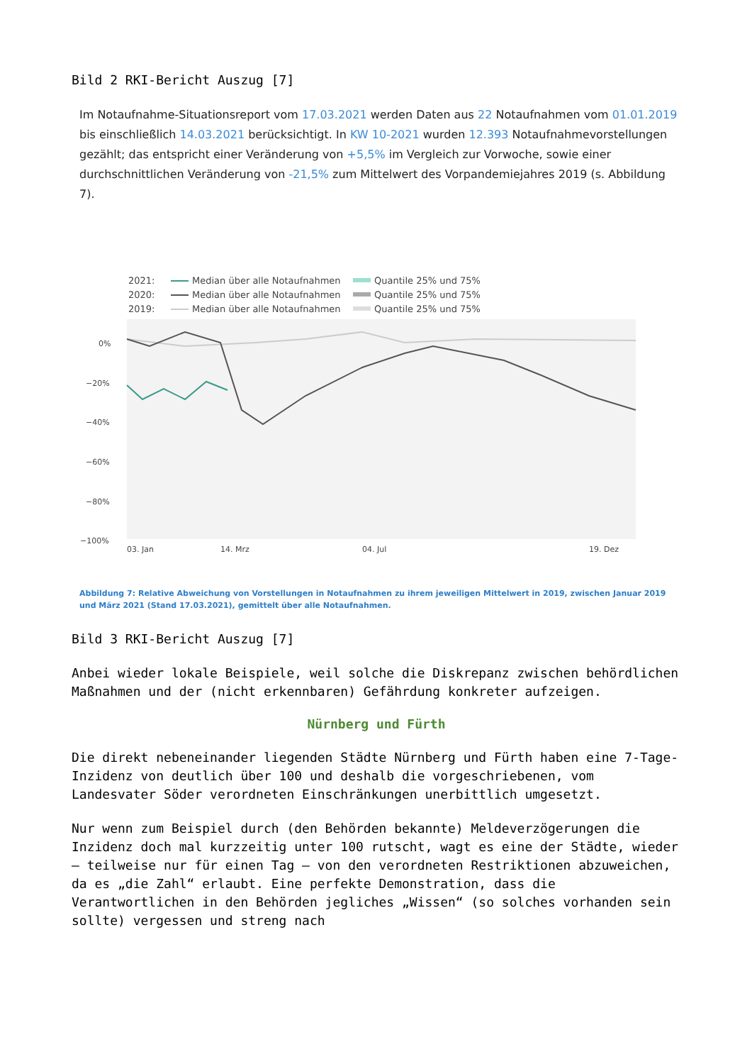Bild 2 RKI-Bericht Auszug [7]
Im Notaufnahme-Situationsreport vom 17.03.2021 werden Daten aus 22 Notaufnahmen vom 01.01.2019 bis einschließlich 14.03.2021 berücksichtigt. In KW 10-2021 wurden 12.393 Notaufnahmevorstellungen gezählt; das entspricht einer Veränderung von +5,5% im Vergleich zur Vorwoche, sowie einer durchschnittlichen Veränderung von -21,5% zum Mittelwert des Vorpandemiejahres 2019 (s. Abbildung 7).
2021:
2020:
2019:
Median über alle Notaufnahmen
Median über alle Notaufnahmen
Median über alle Notaufnahmen
Quantile 25% und 75%
Quantile 25% und 75%
Quantile 25% und 75%
0%
−20%
−40%
−60%
−80%
−100%
03. Jan
14. Mrz
04. Jul
19. Dez
Abbildung 7: Relative Abweichung von Vorstellungen in Notaufnahmen zu ihrem jeweiligen Mittelwert in 2019, zwischen Januar 2019 und März 2021 (Stand 17.03.2021), gemittelt über alle Notaufnahmen.
Bild 3 RKI-Bericht Auszug [7]
Anbei wieder lokale Beispiele, weil solche die Diskrepanz zwischen behördlichen Maßnahmen und der (nicht erkennbaren) Gefährdung konkreter aufzeigen.
Nürnberg und Fürth
Die direkt nebeneinander liegenden Städte Nürnberg und Fürth haben eine 7-Tage-Inzidenz von deutlich über 100 und deshalb die vorgeschriebenen, vom Landesvater Söder verordneten Einschränkungen unerbittlich umgesetzt.
Nur wenn zum Beispiel durch (den Behörden bekannte) Meldeverzögerungen die Inzidenz doch mal kurzzeitig unter 100 rutscht, wagt es eine der Städte, wieder – teilweise nur für einen Tag – von den verordneten Restriktionen abzuweichen, da es „die Zahl“ erlaubt. Eine perfekte Demonstration, dass die Verantwortlichen in den Behörden jegliches „Wissen“ (so solches vorhanden sein sollte) vergessen und streng nach